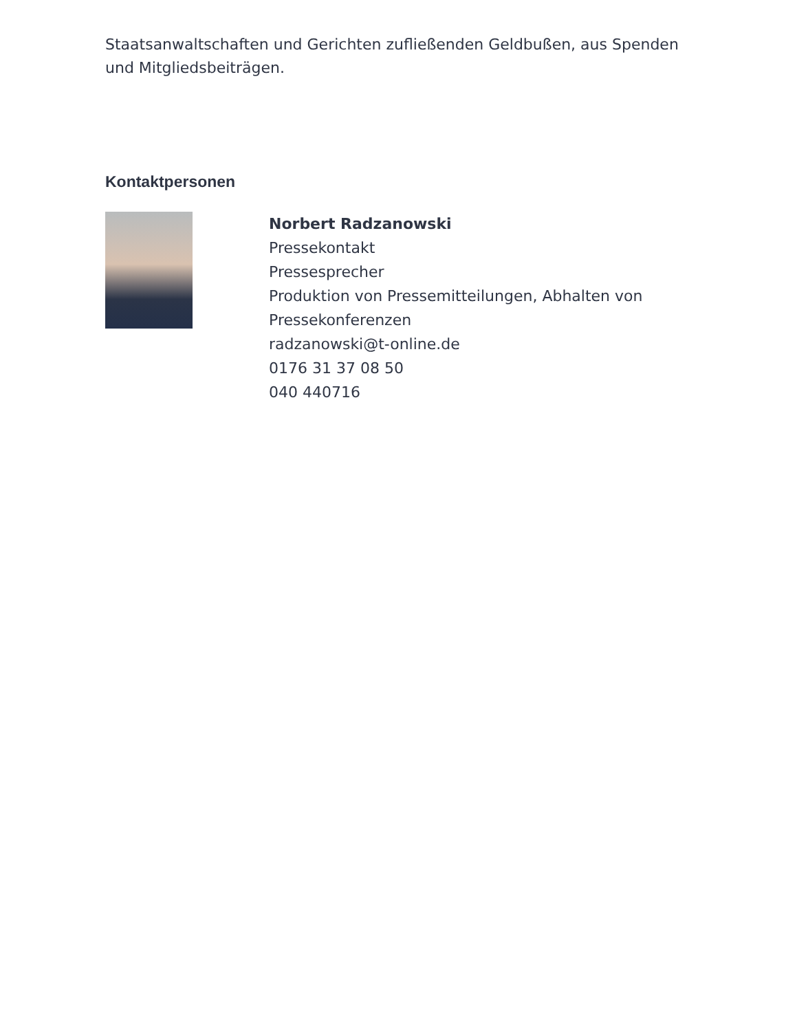Staatsanwaltschaften und Gerichten zufließenden Geldbußen, aus Spenden und Mitgliedsbeiträgen.
Kontaktpersonen
Norbert Radzanowski
Pressekontakt
Pressesprecher
Produktion von Pressemitteilungen, Abhalten von Pressekonferenzen
radzanowski@t-online.de
0176 31 37 08 50
040 440716